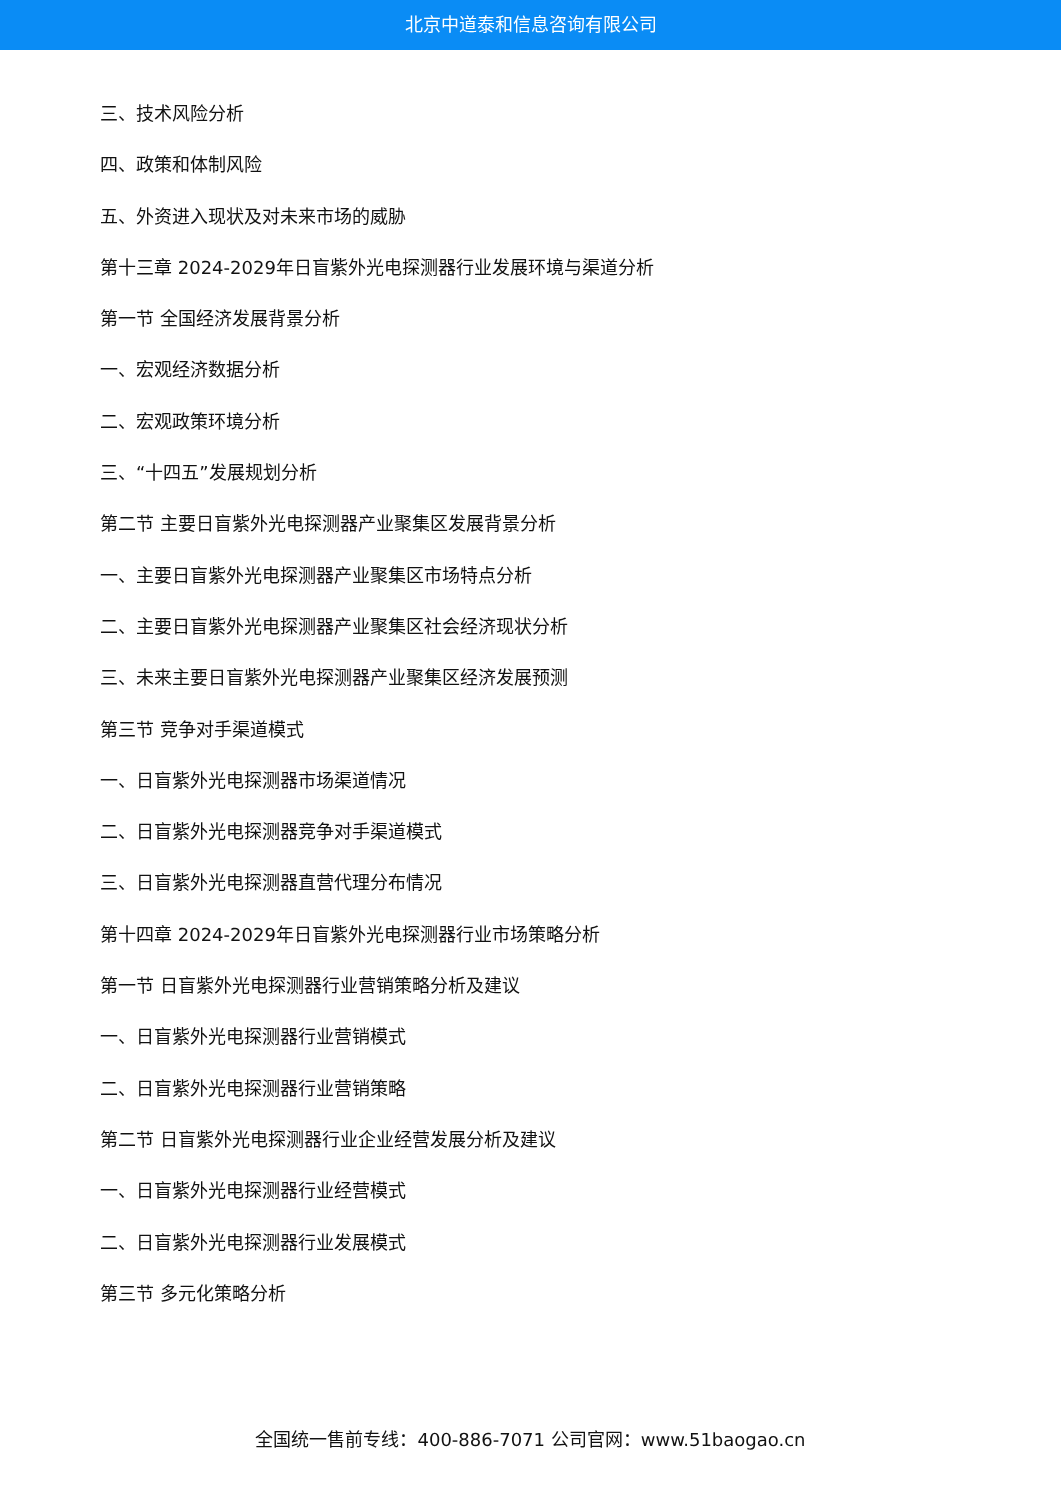北京中道泰和信息咨询有限公司
三、技术风险分析
四、政策和体制风险
五、外资进入现状及对未来市场的威胁
第十三章 2024-2029年日盲紫外光电探测器行业发展环境与渠道分析
第一节 全国经济发展背景分析
一、宏观经济数据分析
二、宏观政策环境分析
三、“十四五”发展规划分析
第二节 主要日盲紫外光电探测器产业聚集区发展背景分析
一、主要日盲紫外光电探测器产业聚集区市场特点分析
二、主要日盲紫外光电探测器产业聚集区社会经济现状分析
三、未来主要日盲紫外光电探测器产业聚集区经济发展预测
第三节 竞争对手渠道模式
一、日盲紫外光电探测器市场渠道情况
二、日盲紫外光电探测器竞争对手渠道模式
三、日盲紫外光电探测器直营代理分布情况
第十四章 2024-2029年日盲紫外光电探测器行业市场策略分析
第一节 日盲紫外光电探测器行业营销策略分析及建议
一、日盲紫外光电探测器行业营销模式
二、日盲紫外光电探测器行业营销策略
第二节 日盲紫外光电探测器行业企业经营发展分析及建议
一、日盲紫外光电探测器行业经营模式
二、日盲紫外光电探测器行业发展模式
第三节 多元化策略分析
全国统一售前专线：400-886-7071 公司官网：www.51baogao.cn